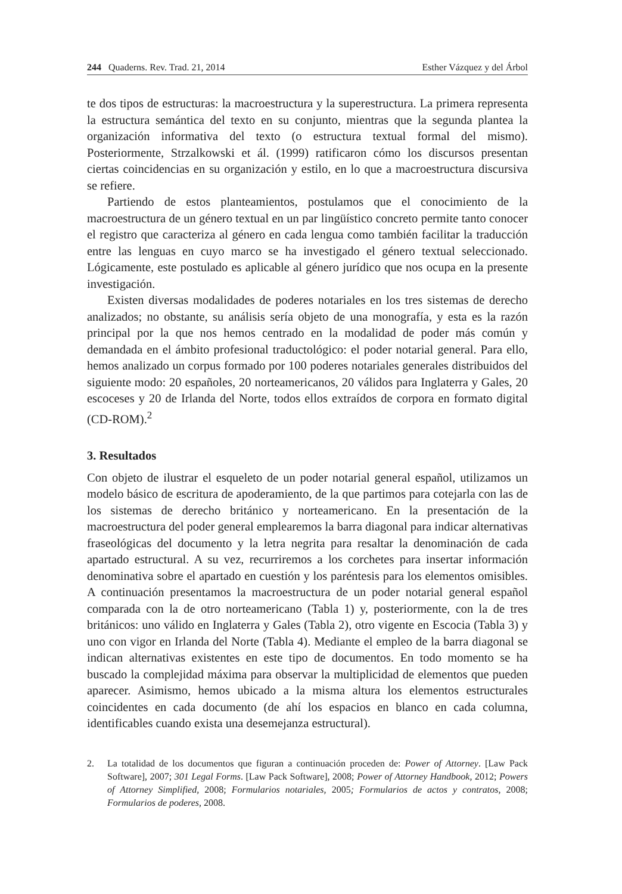244 Quaderns. Rev. Trad. 21, 2014 Esther Vázquez y del Árbol
te dos tipos de estructuras: la macroestructura y la superestructura. La primera representa la estructura semántica del texto en su conjunto, mientras que la segunda plantea la organización informativa del texto (o estructura textual formal del mismo). Posteriormente, Strzalkowski et ál. (1999) ratificaron cómo los discursos presentan ciertas coincidencias en su organización y estilo, en lo que a macroestructura discursiva se refiere.
Partiendo de estos planteamientos, postulamos que el conocimiento de la macroestructura de un género textual en un par lingüístico concreto permite tanto conocer el registro que caracteriza al género en cada lengua como también facilitar la traducción entre las lenguas en cuyo marco se ha investigado el género textual seleccionado. Lógicamente, este postulado es aplicable al género jurídico que nos ocupa en la presente investigación.
Existen diversas modalidades de poderes notariales en los tres sistemas de derecho analizados; no obstante, su análisis sería objeto de una monografía, y esta es la razón principal por la que nos hemos centrado en la modalidad de poder más común y demandada en el ámbito profesional traductológico: el poder notarial general. Para ello, hemos analizado un corpus formado por 100 poderes notariales generales distribuidos del siguiente modo: 20 españoles, 20 norteamericanos, 20 válidos para Inglaterra y Gales, 20 escoceses y 20 de Irlanda del Norte, todos ellos extraídos de corpora en formato digital (CD-ROM).<sup>2</sup>
3. Resultados
Con objeto de ilustrar el esqueleto de un poder notarial general español, utilizamos un modelo básico de escritura de apoderamiento, de la que partimos para cotejarla con las de los sistemas de derecho británico y norteamericano. En la presentación de la macroestructura del poder general emplearemos la barra diagonal para indicar alternativas fraseológicas del documento y la letra negrita para resaltar la denominación de cada apartado estructural. A su vez, recurriremos a los corchetes para insertar información denominativa sobre el apartado en cuestión y los paréntesis para los elementos omisibles. A continuación presentamos la macroestructura de un poder notarial general español comparada con la de otro norteamericano (Tabla 1) y, posteriormente, con la de tres británicos: uno válido en Inglaterra y Gales (Tabla 2), otro vigente en Escocia (Tabla 3) y uno con vigor en Irlanda del Norte (Tabla 4). Mediante el empleo de la barra diagonal se indican alternativas existentes en este tipo de documentos. En todo momento se ha buscado la complejidad máxima para observar la multiplicidad de elementos que pueden aparecer. Asimismo, hemos ubicado a la misma altura los elementos estructurales coincidentes en cada documento (de ahí los espacios en blanco en cada columna, identificables cuando exista una desemejanza estructural).
2. La totalidad de los documentos que figuran a continuación proceden de: Power of Attorney. [Law Pack Software], 2007; 301 Legal Forms. [Law Pack Software], 2008; Power of Attorney Handbook, 2012; Powers of Attorney Simplified, 2008; Formularios notariales, 2005; Formularios de actos y contratos, 2008; Formularios de poderes, 2008.